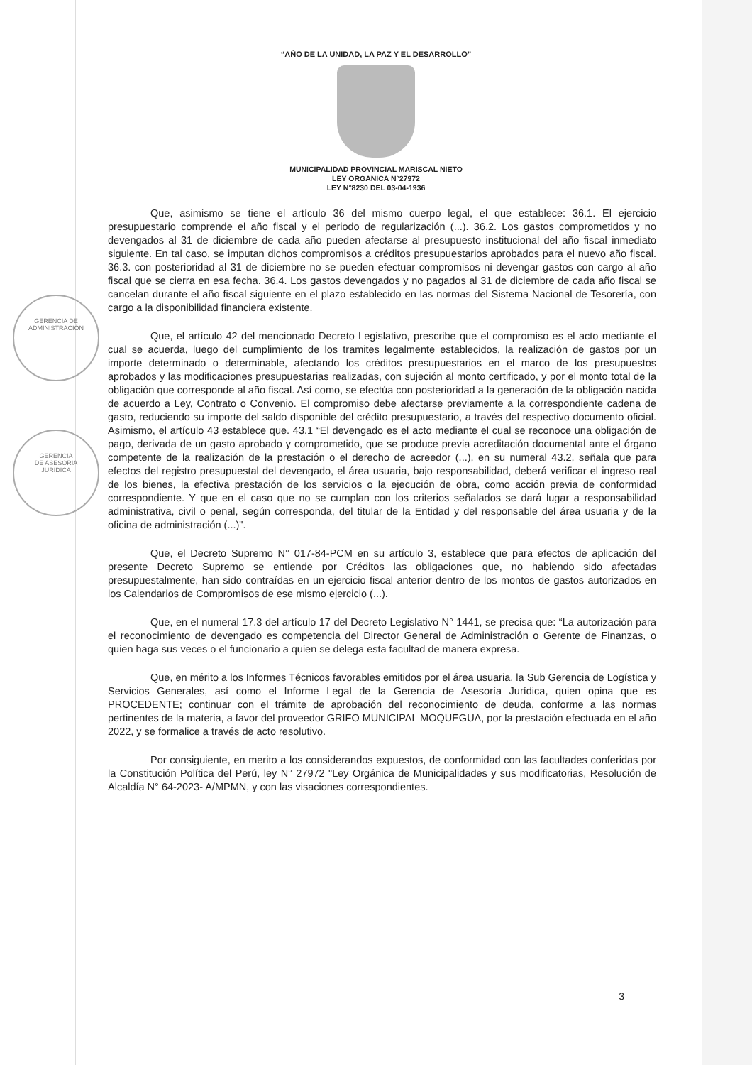GERENCIA DE
ADMINISTRACIÓN
GERENCIA
DE ASESORIA
JURIDICA
“AÑO DE LA UNIDAD, LA PAZ Y EL DESARROLLO”
MUNICIPALIDAD PROVINCIAL MARISCAL NIETO
LEY ORGANICA N°27972
LEY N°8230 DEL 03-04-1936
Que, asimismo se tiene el artículo 36 del mismo cuerpo legal, el que establece: 36.1. El ejercicio presupuestario comprende el año fiscal y el periodo de regularización (...). 36.2. Los gastos comprometidos y no devengados al 31 de diciembre de cada año pueden afectarse al presupuesto institucional del año fiscal inmediato siguiente. En tal caso, se imputan dichos compromisos a créditos presupuestarios aprobados para el nuevo año fiscal. 36.3. con posterioridad al 31 de diciembre no se pueden efectuar compromisos ni devengar gastos con cargo al año fiscal que se cierra en esa fecha. 36.4. Los gastos devengados y no pagados al 31 de diciembre de cada año fiscal se cancelan durante el año fiscal siguiente en el plazo establecido en las normas del Sistema Nacional de Tesorería, con cargo a la disponibilidad financiera existente.
Que, el artículo 42 del mencionado Decreto Legislativo, prescribe que el compromiso es el acto mediante el cual se acuerda, luego del cumplimiento de los tramites legalmente establecidos, la realización de gastos por un importe determinado o determinable, afectando los créditos presupuestarios en el marco de los presupuestos aprobados y las modificaciones presupuestarias realizadas, con sujeción al monto certificado, y por el monto total de la obligación que corresponde al año fiscal. Así como, se efectúa con posterioridad a la generación de la obligación nacida de acuerdo a Ley, Contrato o Convenio. El compromiso debe afectarse previamente a la correspondiente cadena de gasto, reduciendo su importe del saldo disponible del crédito presupuestario, a través del respectivo documento oficial. Asimismo, el artículo 43 establece que. 43.1 “El devengado es el acto mediante el cual se reconoce una obligación de pago, derivada de un gasto aprobado y comprometido, que se produce previa acreditación documental ante el órgano competente de la realización de la prestación o el derecho de acreedor (...), en su numeral 43.2, señala que para efectos del registro presupuestal del devengado, el área usuaria, bajo responsabilidad, deberá verificar el ingreso real de los bienes, la efectiva prestación de los servicios o la ejecución de obra, como acción previa de conformidad correspondiente. Y que en el caso que no se cumplan con los criterios señalados se dará lugar a responsabilidad administrativa, civil o penal, según corresponda, del titular de la Entidad y del responsable del área usuaria y de la oficina de administración (...)".
Que, el Decreto Supremo N° 017-84-PCM en su artículo 3, establece que para efectos de aplicación del presente Decreto Supremo se entiende por Créditos las obligaciones que, no habiendo sido afectadas presupuestalmente, han sido contraídas en un ejercicio fiscal anterior dentro de los montos de gastos autorizados en los Calendarios de Compromisos de ese mismo ejercicio (...).
Que, en el numeral 17.3 del artículo 17 del Decreto Legislativo N° 1441, se precisa que: “La autorización para el reconocimiento de devengado es competencia del Director General de Administración o Gerente de Finanzas, o quien haga sus veces o el funcionario a quien se delega esta facultad de manera expresa.
Que, en mérito a los Informes Técnicos favorables emitidos por el área usuaria, la Sub Gerencia de Logística y Servicios Generales, así como el Informe Legal de la Gerencia de Asesoría Jurídica, quien opina que es PROCEDENTE; continuar con el trámite de aprobación del reconocimiento de deuda, conforme a las normas pertinentes de la materia, a favor del proveedor GRIFO MUNICIPAL MOQUEGUA, por la prestación efectuada en el año 2022, y se formalice a través de acto resolutivo.
Por consiguiente, en merito a los considerandos expuestos, de conformidad con las facultades conferidas por la Constitución Política del Perú, ley N° 27972 "Ley Orgánica de Municipalidades y sus modificatorias, Resolución de Alcaldía N° 64-2023- A/MPMN, y con las visaciones correspondientes.
3